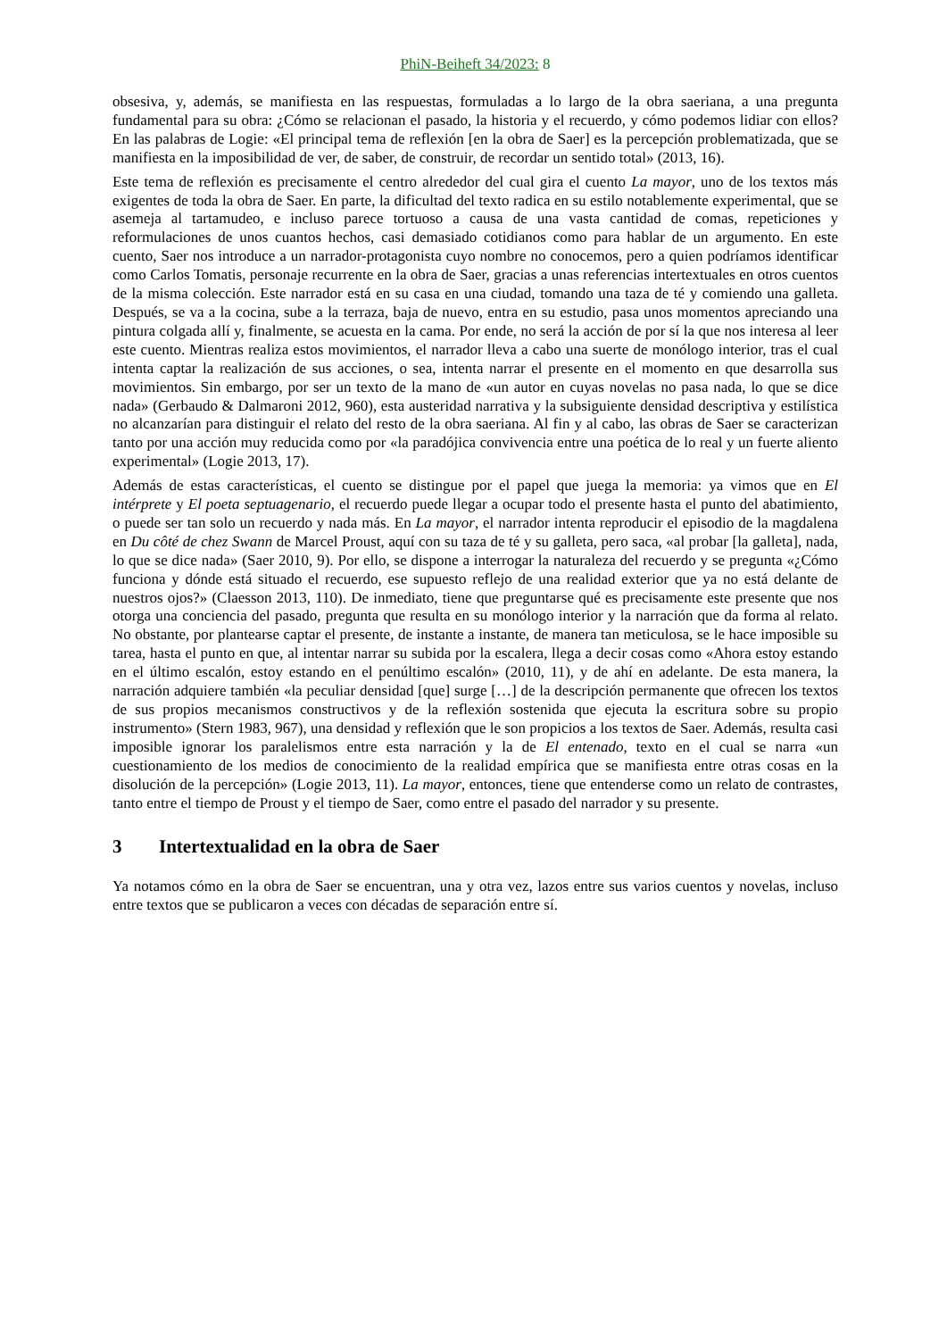PhiN-Beiheft 34/2023: 8
obsesiva, y, además, se manifiesta en las respuestas, formuladas a lo largo de la obra saeriana, a una pregunta fundamental para su obra: ¿Cómo se relacionan el pasado, la historia y el recuerdo, y cómo podemos lidiar con ellos? En las palabras de Logie: «El principal tema de reflexión [en la obra de Saer] es la percepción problematizada, que se manifiesta en la imposibilidad de ver, de saber, de construir, de recordar un sentido total» (2013, 16).
Este tema de reflexión es precisamente el centro alrededor del cual gira el cuento La mayor, uno de los textos más exigentes de toda la obra de Saer. En parte, la dificultad del texto radica en su estilo notablemente experimental, que se asemeja al tartamudeo, e incluso parece tortuoso a causa de una vasta cantidad de comas, repeticiones y reformulaciones de unos cuantos hechos, casi demasiado cotidianos como para hablar de un argumento. En este cuento, Saer nos introduce a un narrador-protagonista cuyo nombre no conocemos, pero a quien podríamos identificar como Carlos Tomatis, personaje recurrente en la obra de Saer, gracias a unas referencias intertextuales en otros cuentos de la misma colección. Este narrador está en su casa en una ciudad, tomando una taza de té y comiendo una galleta. Después, se va a la cocina, sube a la terraza, baja de nuevo, entra en su estudio, pasa unos momentos apreciando una pintura colgada allí y, finalmente, se acuesta en la cama. Por ende, no será la acción de por sí la que nos interesa al leer este cuento. Mientras realiza estos movimientos, el narrador lleva a cabo una suerte de monólogo interior, tras el cual intenta captar la realización de sus acciones, o sea, intenta narrar el presente en el momento en que desarrolla sus movimientos. Sin embargo, por ser un texto de la mano de «un autor en cuyas novelas no pasa nada, lo que se dice nada» (Gerbaudo & Dalmaroni 2012, 960), esta austeridad narrativa y la subsiguiente densidad descriptiva y estilística no alcanzarían para distinguir el relato del resto de la obra saeriana. Al fin y al cabo, las obras de Saer se caracterizan tanto por una acción muy reducida como por «la paradójica convivencia entre una poética de lo real y un fuerte aliento experimental» (Logie 2013, 17).
Además de estas características, el cuento se distingue por el papel que juega la memoria: ya vimos que en El intérprete y El poeta septuagenario, el recuerdo puede llegar a ocupar todo el presente hasta el punto del abatimiento, o puede ser tan solo un recuerdo y nada más. En La mayor, el narrador intenta reproducir el episodio de la magdalena en Du côté de chez Swann de Marcel Proust, aquí con su taza de té y su galleta, pero saca, «al probar [la galleta], nada, lo que se dice nada» (Saer 2010, 9). Por ello, se dispone a interrogar la naturaleza del recuerdo y se pregunta «¿Cómo funciona y dónde está situado el recuerdo, ese supuesto reflejo de una realidad exterior que ya no está delante de nuestros ojos?» (Claesson 2013, 110). De inmediato, tiene que preguntarse qué es precisamente este presente que nos otorga una conciencia del pasado, pregunta que resulta en su monólogo interior y la narración que da forma al relato. No obstante, por plantearse captar el presente, de instante a instante, de manera tan meticulosa, se le hace imposible su tarea, hasta el punto en que, al intentar narrar su subida por la escalera, llega a decir cosas como «Ahora estoy estando en el último escalón, estoy estando en el penúltimo escalón» (2010, 11), y de ahí en adelante. De esta manera, la narración adquiere también «la peculiar densidad [que] surge […] de la descripción permanente que ofrecen los textos de sus propios mecanismos constructivos y de la reflexión sostenida que ejecuta la escritura sobre su propio instrumento» (Stern 1983, 967), una densidad y reflexión que le son propicios a los textos de Saer. Además, resulta casi imposible ignorar los paralelismos entre esta narración y la de El entenado, texto en el cual se narra «un cuestionamiento de los medios de conocimiento de la realidad empírica que se manifiesta entre otras cosas en la disolución de la percepción» (Logie 2013, 11). La mayor, entonces, tiene que entenderse como un relato de contrastes, tanto entre el tiempo de Proust y el tiempo de Saer, como entre el pasado del narrador y su presente.
3 Intertextualidad en la obra de Saer
Ya notamos cómo en la obra de Saer se encuentran, una y otra vez, lazos entre sus varios cuentos y novelas, incluso entre textos que se publicaron a veces con décadas de separación entre sí.